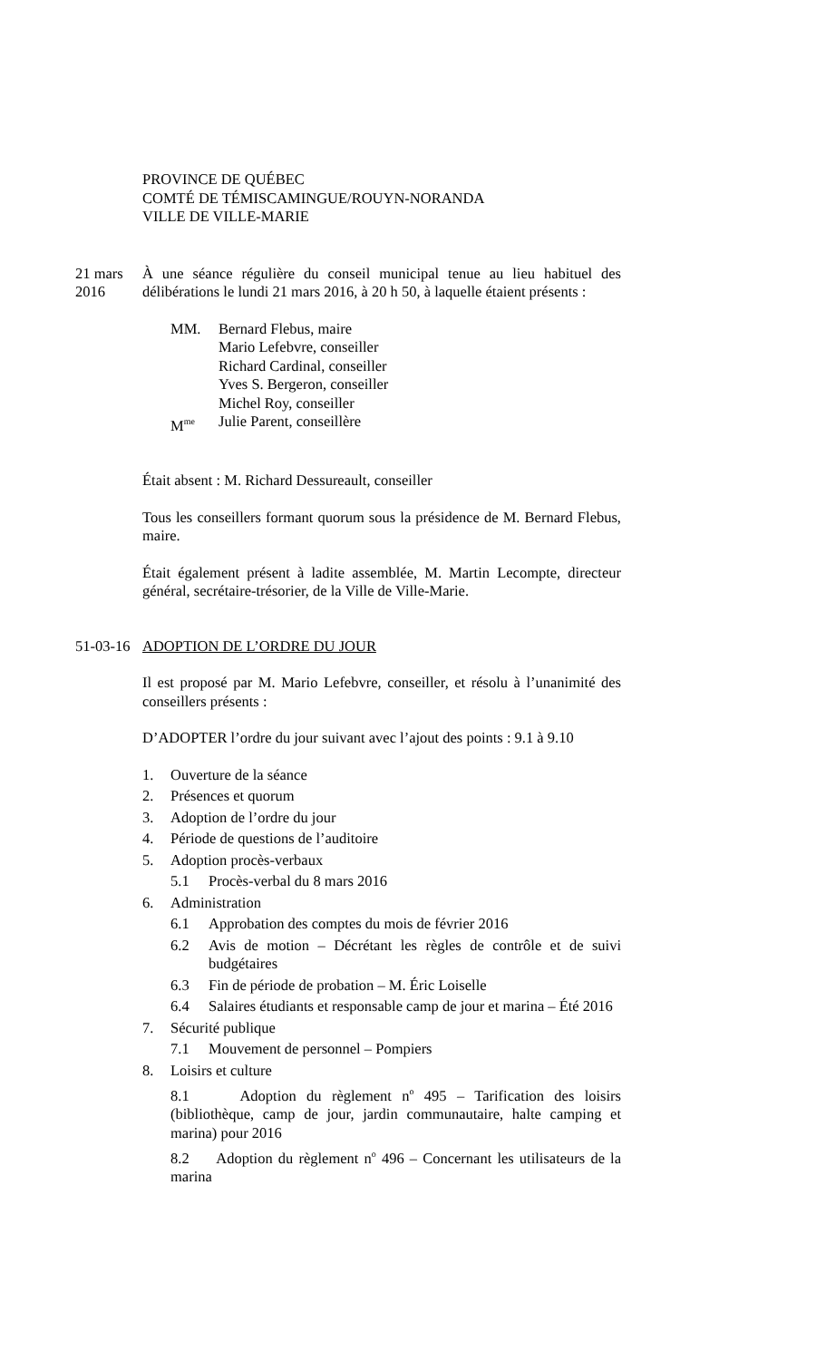PROVINCE DE QUÉBEC
COMTÉ DE TÉMISCAMINGUE/ROUYN-NORANDA
VILLE DE VILLE-MARIE
21 mars 2016 À une séance régulière du conseil municipal tenue au lieu habituel des délibérations le lundi 21 mars 2016, à 20 h 50, à laquelle étaient présents :
MM.
M<sup>me</sup>
Bernard Flebus, maire
Mario Lefebvre, conseiller
Richard Cardinal, conseiller
Yves S. Bergeron, conseiller
Michel Roy, conseiller
Julie Parent, conseillère
Était absent : M. Richard Dessureault, conseiller
Tous les conseillers formant quorum sous la présidence de M. Bernard Flebus, maire.
Était également présent à ladite assemblée, M. Martin Lecompte, directeur général, secrétaire-trésorier, de la Ville de Ville-Marie.
51-03-16 ADOPTION DE L’ORDRE DU JOUR
Il est proposé par M. Mario Lefebvre, conseiller, et résolu à l’unanimité des conseillers présents :
D’ADOPTER l’ordre du jour suivant avec l’ajout des points : 9.1 à 9.10
1. Ouverture de la séance
2. Présences et quorum
3. Adoption de l’ordre du jour
4. Période de questions de l’auditoire
5. Adoption procès-verbaux
5.1 Procès-verbal du 8 mars 2016
6. Administration
6.1 Approbation des comptes du mois de février 2016
6.2 Avis de motion – Décrétant les règles de contrôle et de suivi budgétaires
6.3 Fin de période de probation – M. Éric Loiselle
6.4 Salaires étudiants et responsable camp de jour et marina – Été 2016
7. Sécurité publique
7.1 Mouvement de personnel – Pompiers
8. Loisirs et culture
8.1 Adoption du règlement n<sup>o</sup> 495 – Tarification des loisirs (bibliothèque, camp de jour, jardin communautaire, halte camping et marina) pour 2016
8.2 Adoption du règlement n<sup>o</sup> 496 – Concernant les utilisateurs de la marina